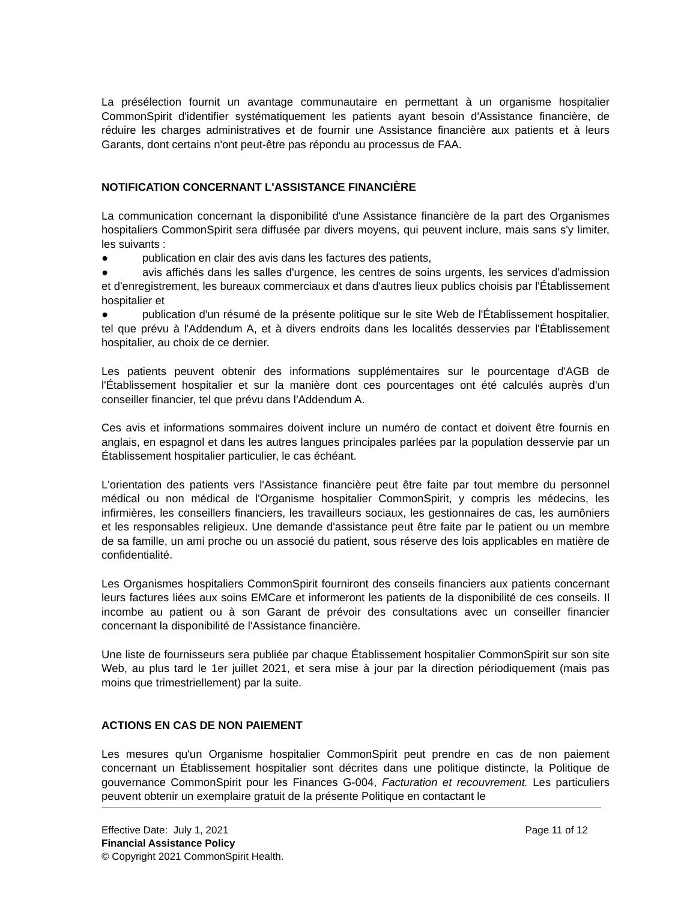La présélection fournit un avantage communautaire en permettant à un organisme hospitalier CommonSpirit d'identifier systématiquement les patients ayant besoin d'Assistance financière, de réduire les charges administratives et de fournir une Assistance financière aux patients et à leurs Garants, dont certains n'ont peut-être pas répondu au processus de FAA.
NOTIFICATION CONCERNANT L'ASSISTANCE FINANCIÈRE
La communication concernant la disponibilité d'une Assistance financière de la part des Organismes hospitaliers CommonSpirit sera diffusée par divers moyens, qui peuvent inclure, mais sans s'y limiter, les suivants :
● publication en clair des avis dans les factures des patients,
● avis affichés dans les salles d'urgence, les centres de soins urgents, les services d'admission et d'enregistrement, les bureaux commerciaux et dans d'autres lieux publics choisis par l'Établissement hospitalier et
● publication d'un résumé de la présente politique sur le site Web de l'Établissement hospitalier, tel que prévu à l'Addendum A, et à divers endroits dans les localités desservies par l'Établissement hospitalier, au choix de ce dernier.
Les patients peuvent obtenir des informations supplémentaires sur le pourcentage d'AGB de l'Établissement hospitalier et sur la manière dont ces pourcentages ont été calculés auprès d'un conseiller financier, tel que prévu dans l'Addendum A.
Ces avis et informations sommaires doivent inclure un numéro de contact et doivent être fournis en anglais, en espagnol et dans les autres langues principales parlées par la population desservie par un Établissement hospitalier particulier, le cas échéant.
L'orientation des patients vers l'Assistance financière peut être faite par tout membre du personnel médical ou non médical de l'Organisme hospitalier CommonSpirit, y compris les médecins, les infirmières, les conseillers financiers, les travailleurs sociaux, les gestionnaires de cas, les aumôniers et les responsables religieux. Une demande d'assistance peut être faite par le patient ou un membre de sa famille, un ami proche ou un associé du patient, sous réserve des lois applicables en matière de confidentialité.
Les Organismes hospitaliers CommonSpirit fourniront des conseils financiers aux patients concernant leurs factures liées aux soins EMCare et informeront les patients de la disponibilité de ces conseils. Il incombe au patient ou à son Garant de prévoir des consultations avec un conseiller financier concernant la disponibilité de l'Assistance financière.
Une liste de fournisseurs sera publiée par chaque Établissement hospitalier CommonSpirit sur son site Web, au plus tard le 1er juillet 2021, et sera mise à jour par la direction périodiquement (mais pas moins que trimestriellement) par la suite.
ACTIONS EN CAS DE NON PAIEMENT
Les mesures qu'un Organisme hospitalier CommonSpirit peut prendre en cas de non paiement concernant un Établissement hospitalier sont décrites dans une politique distincte, la Politique de gouvernance CommonSpirit pour les Finances G-004, Facturation et recouvrement. Les particuliers peuvent obtenir un exemplaire gratuit de la présente Politique en contactant le
Effective Date: July 1, 2021 Page 11 of 12
Financial Assistance Policy
© Copyright 2021 CommonSpirit Health.